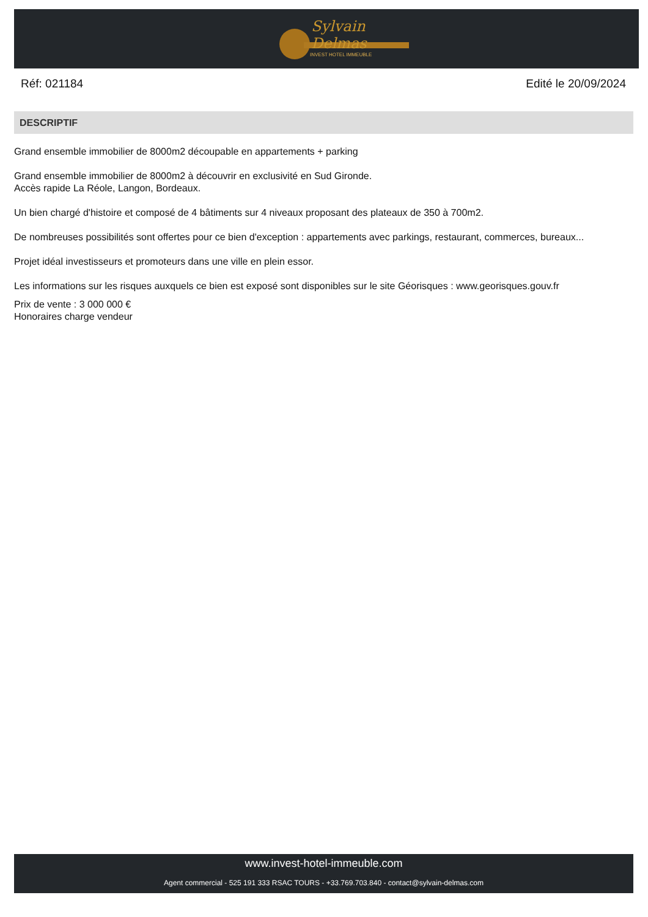Sylvain Delmas
INVEST HOTEL IMMEUBLE
Réf: 021184 Edité le 20/09/2024
DESCRIPTIF
Grand ensemble immobilier de 8000m2 découpable en appartements + parking
Grand ensemble immobilier de 8000m2 à découvrir en exclusivité en Sud Gironde.
Accès rapide La Réole, Langon, Bordeaux.
Un bien chargé d'histoire et composé de 4 bâtiments sur 4 niveaux proposant des plateaux de 350 à 700m2.
De nombreuses possibilités sont offertes pour ce bien d'exception : appartements avec parkings, restaurant, commerces, bureaux...
Projet idéal investisseurs et promoteurs dans une ville en plein essor.
Les informations sur les risques auxquels ce bien est exposé sont disponibles sur le site Géorisques : www.georisques.gouv.fr
Prix de vente : 3 000 000 €
Honoraires charge vendeur
www.invest-hotel-immeuble.com
Agent commercial - 525 191 333 RSAC TOURS - +33.769.703.840 - contact@sylvain-delmas.com